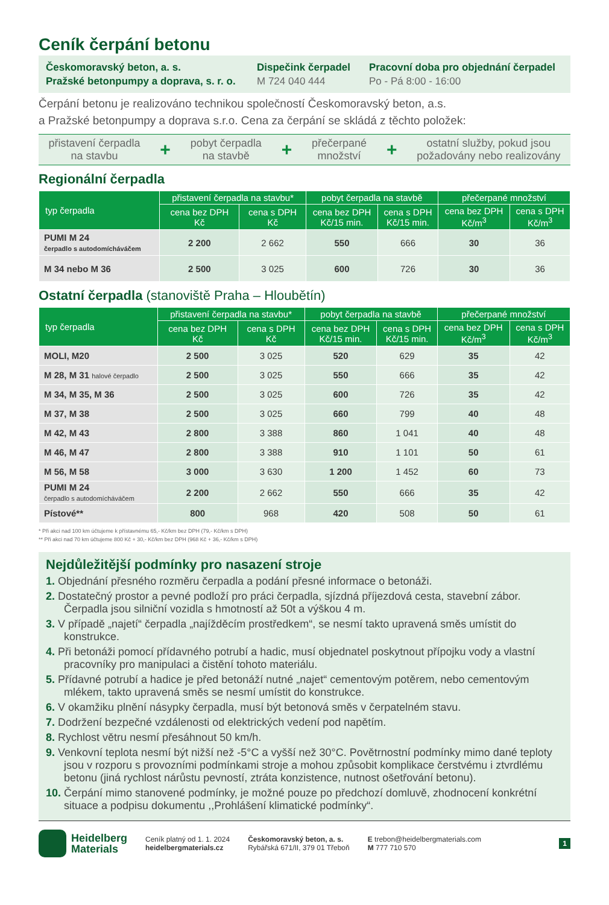Ceník čerpání betonu
Českomoravský beton, a. s.
Pražské betonpumpy a doprava, s. r. o.
Dispečink čerpadel
M 724 040 444
Pracovní doba pro objednání čerpadel
Po - Pá 8:00 - 16:00
Čerpání betonu je realizováno technikou společností Českomoravský beton, a.s.
a Pražské betonpumpy a doprava s.r.o. Cena za čerpání se skládá z těchto položek:
přistavení čerpadla
na stavbu
+
pobyt čerpadla
na stavbě
+
přečerpané
množství
+
ostatní služby, pokud jsou
požadovány nebo realizovány
Regionální čerpadla
| typ čerpadla | přistavení čerpadla na stavbu* | | pobyt čerpadla na stavbě | | přečerpané množství | |
| --- | --- | --- | --- | --- | --- | --- |
| | cena bez DPH Kč | cena s DPH Kč | cena bez DPH Kč/15 min. | cena s DPH Kč/15 min. | cena bez DPH Kč/m<sup>3</sup> | cena s DPH Kč/m<sup>3</sup> |
| PUMI M 24 čerpadlo s autodomícháváčem | 2 200 | 2 662 | 550 | 666 | 30 | 36 |
| M 34 nebo M 36 | 2 500 | 3 025 | 600 | 726 | 30 | 36 |
Ostatní čerpadla (stanoviště Praha – Hloubětín)
| typ čerpadla | přistavení čerpadla na stavbu* | | pobyt čerpadla na stavbě | | přečerpané množství | |
| --- | --- | --- | --- | --- | --- | --- |
| | cena bez DPH Kč | cena s DPH Kč | cena bez DPH Kč/15 min. | cena s DPH Kč/15 min. | cena bez DPH Kč/m<sup>3</sup> | cena s DPH Kč/m<sup>3</sup> |
| MOLI, M20 | 2 500 | 3 025 | 520 | 629 | 35 | 42 |
| M 28, M 31 halové čerpadlo | 2 500 | 3 025 | 550 | 666 | 35 | 42 |
| M 34, M 35, M 36 | 2 500 | 3 025 | 600 | 726 | 35 | 42 |
| M 37, M 38 | 2 500 | 3 025 | 660 | 799 | 40 | 48 |
| M 42, M 43 | 2 800 | 3 388 | 860 | 1 041 | 40 | 48 |
| M 46, M 47 | 2 800 | 3 388 | 910 | 1 101 | 50 | 61 |
| M 56, M 58 | 3 000 | 3 630 | 1 200 | 1 452 | 60 | 73 |
| PUMI M 24 čerpadlo s autodomícháváčem | 2 200 | 2 662 | 550 | 666 | 35 | 42 |
| Pístové** | 800 | 968 | 420 | 508 | 50 | 61 |
* Při akci nad 100 km účtujeme k přístavnému 65,- Kč/km bez DPH (79,- Kč/km s DPH)
** Při akci nad 70 km účtujeme 800 Kč + 30,- Kč/km bez DPH (968 Kč + 36,- Kč/km s DPH)
Nejdůležitější podmínky pro nasazení stroje
1. Objednání přesného rozměru čerpadla a podání přesné informace o betonáži.
2. Dostatečný prostor a pevné podloží pro práci čerpadla, sjízdná příjezdová cesta, stavební zábor. Čerpadla jsou silniční vozidla s hmotností až 50t a výškou 4 m.
3. V případě „najetí“ čerpadla „najížděcím prostředkem“, se nesmí takto upravená směs umístit do konstrukce.
4. Při betonáži pomocí přídavného potrubí a hadic, musí objednatel poskytnout přípojku vody a vlastní pracovníky pro manipulaci a čistění tohoto materiálu.
5. Přídavné potrubí a hadice je před betonáží nutné „najet“ cementovým potěrem, nebo cementovým mlékem, takto upravená směs se nesmí umístit do konstrukce.
6. V okamžiku plnění násypky čerpadla, musí být betonová směs v čerpatelném stavu.
7. Dodržení bezpečné vzdálenosti od elektrických vedení pod napětím.
8. Rychlost větru nesmí přesáhnout 50 km/h.
9. Venkovní teplota nesmí být nižší než -5°C a vyšší než 30°C. Povětrnostní podmínky mimo dané teploty jsou v rozporu s provozními podmínkami stroje a mohou způsobit komplikace čerstvému i ztvrdlému betonu (jiná rychlost nárůstu pevností, ztráta konzistence, nutnost ošetřování betonu).
10. Čerpání mimo stanovené podmínky, je možné pouze po předchozí domluvě, zhodnocení konkrétní situace a podpisu dokumentu ,,Prohlášení klimatické podmínky“.
Heidelberg
Materials
Ceník platný od 1. 1. 2024
heidelbergmaterials.cz
Českomoravský beton, a. s.
Rybářská 671/II, 379 01 Třeboň
E trebon@heidelbergmaterials.com
M 777 710 570
1